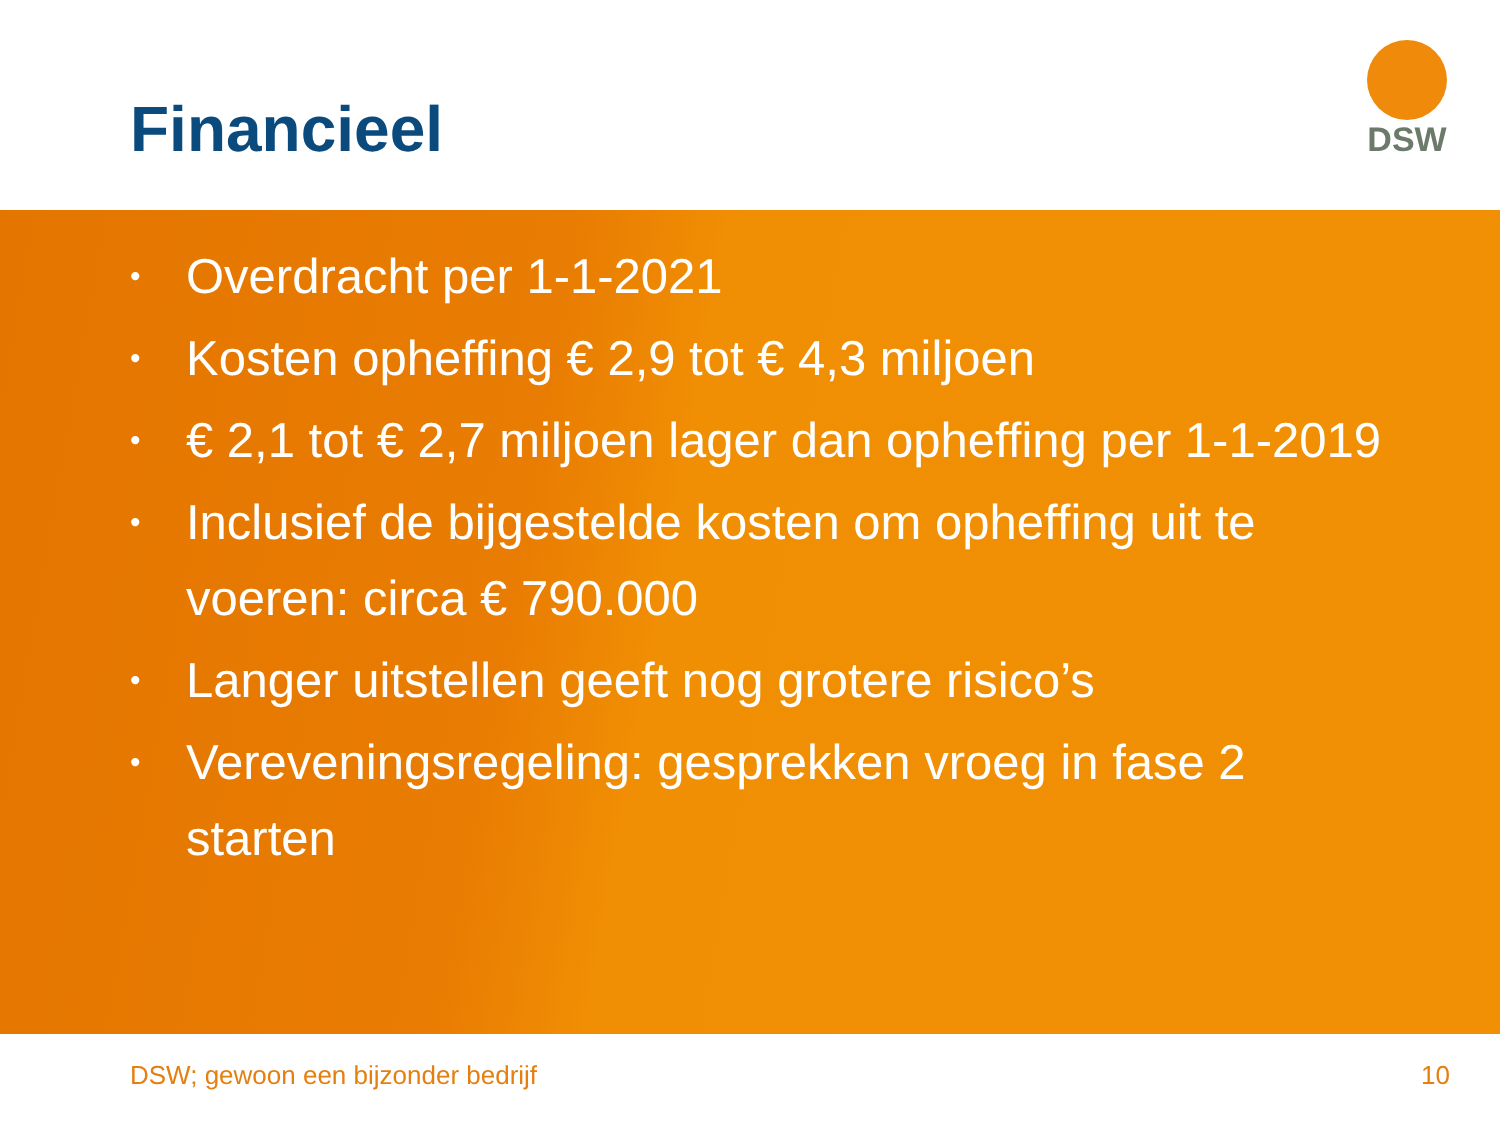Financieel
DSW
• Overdracht per 1-1-2021
• Kosten opheffing € 2,9 tot € 4,3 miljoen
• € 2,1 tot € 2,7 miljoen lager dan opheffing per 1-1-2019
• Inclusief de bijgestelde kosten om opheffing uit te voeren: circa € 790.000
• Langer uitstellen geeft nog grotere risico’s
• Vereveningsregeling: gesprekken vroeg in fase 2 starten
DSW; gewoon een bijzonder bedrijf 10